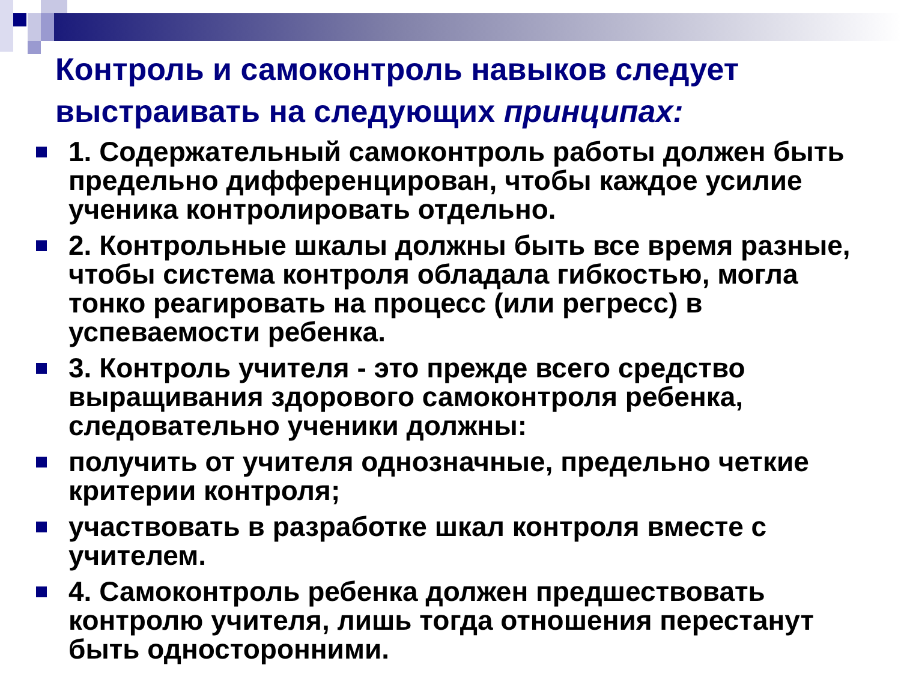Контроль и самоконтроль навыков следует выстраивать на следующих принципах:
1. Содержательный самоконтроль работы должен быть предельно дифференцирован, чтобы каждое усилие ученика контролировать отдельно.
2. Контрольные шкалы должны быть все время разные, чтобы система контроля обладала гибкостью, могла тонко реагировать на процесс (или регресс) в успеваемости ребенка.
3. Контроль учителя - это прежде всего средство выращивания здорового самоконтроля ребенка, следовательно ученики должны:
получить от учителя однозначные, предельно четкие критерии контроля;
участвовать в разработке шкал контроля вместе с учителем.
4. Самоконтроль ребенка должен предшествовать контролю учителя, лишь тогда отношения перестанут быть односторонними.